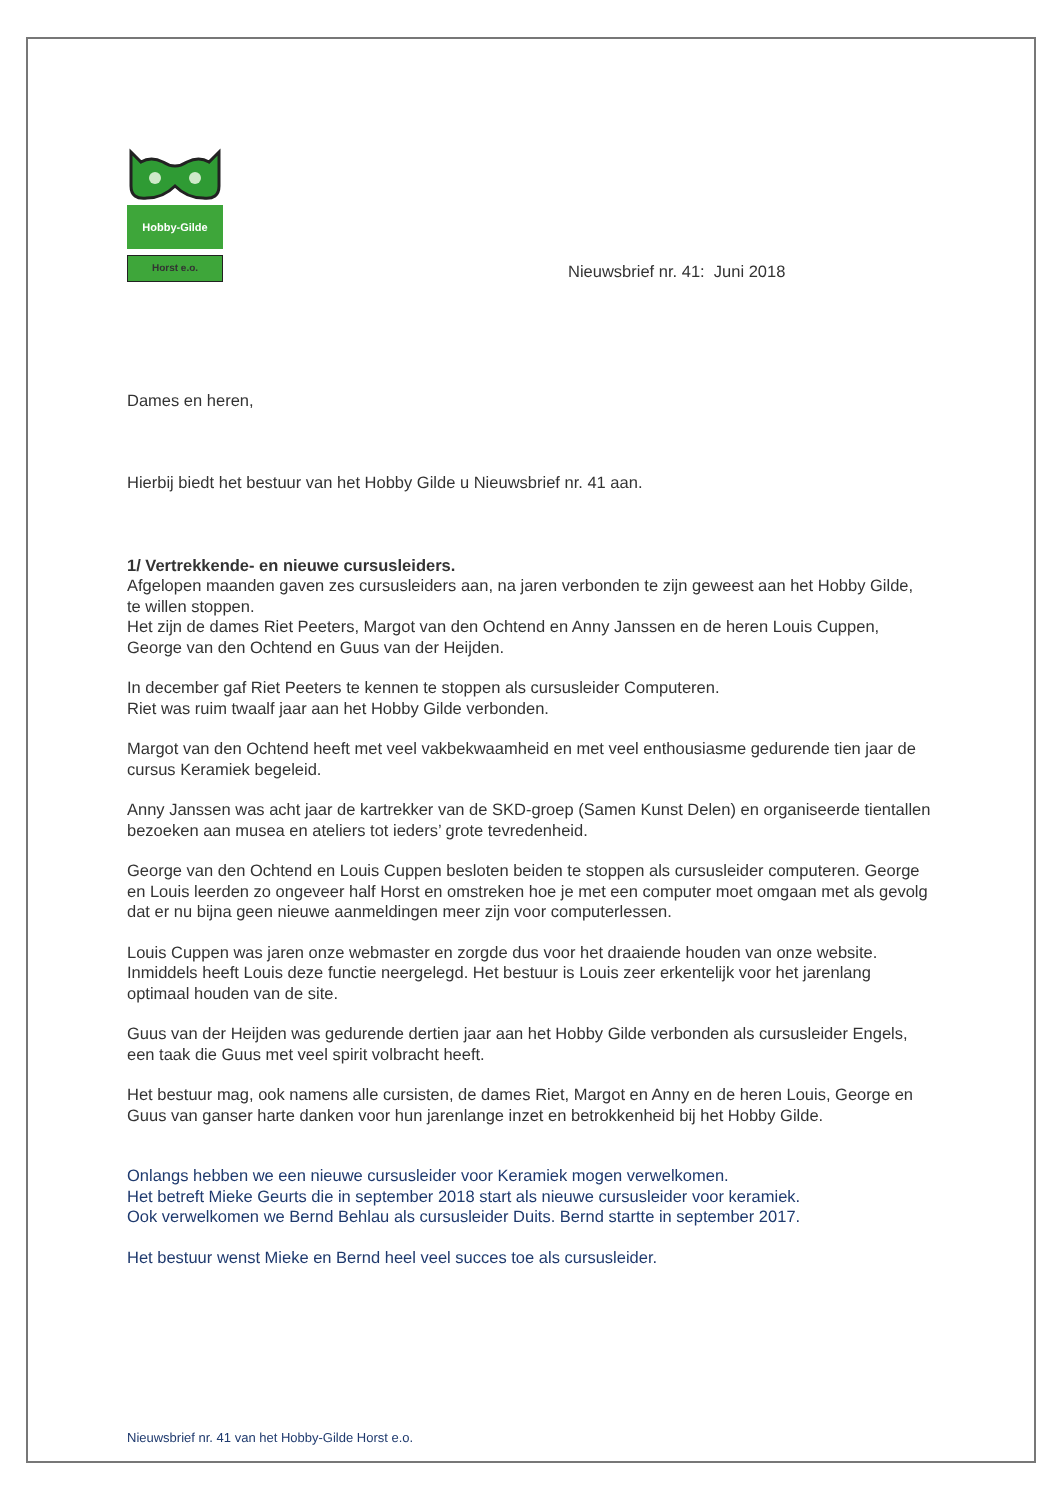Hobby-Gilde
Horst e.o.
Nieuwsbrief nr. 41: Juni 2018
Dames en heren,
Hierbij biedt het bestuur van het Hobby Gilde u Nieuwsbrief nr. 41 aan.
1/ Vertrekkende- en nieuwe cursusleiders.
Afgelopen maanden gaven zes cursusleiders aan, na jaren verbonden te zijn geweest aan het Hobby Gilde, te willen stoppen.
Het zijn de dames Riet Peeters, Margot van den Ochtend en Anny Janssen en de heren Louis Cuppen, George van den Ochtend en Guus van der Heijden.
In december gaf Riet Peeters te kennen te stoppen als cursusleider Computeren.
Riet was ruim twaalf jaar aan het Hobby Gilde verbonden.
Margot van den Ochtend heeft met veel vakbekwaamheid en met veel enthousiasme gedurende tien jaar de cursus Keramiek begeleid.
Anny Janssen was acht jaar de kartrekker van de SKD-groep (Samen Kunst Delen) en organiseerde tientallen bezoeken aan musea en ateliers tot ieders’ grote tevredenheid.
George van den Ochtend en Louis Cuppen besloten beiden te stoppen als cursusleider computeren. George en Louis leerden zo ongeveer half Horst en omstreken hoe je met een computer moet omgaan met als gevolg dat er nu bijna geen nieuwe aanmeldingen meer zijn voor computerlessen.
Louis Cuppen was jaren onze webmaster en zorgde dus voor het draaiende houden van onze website. Inmiddels heeft Louis deze functie neergelegd. Het bestuur is Louis zeer erkentelijk voor het jarenlang optimaal houden van de site.
Guus van der Heijden was gedurende dertien jaar aan het Hobby Gilde verbonden als cursusleider Engels, een taak die Guus met veel spirit volbracht heeft.
Het bestuur mag, ook namens alle cursisten, de dames Riet, Margot en Anny en de heren Louis, George en Guus van ganser harte danken voor hun jarenlange inzet en betrokkenheid bij het Hobby Gilde.
Onlangs hebben we een nieuwe cursusleider voor Keramiek mogen verwelkomen.
Het betreft Mieke Geurts die in september 2018 start als nieuwe cursusleider voor keramiek.
Ook verwelkomen we Bernd Behlau als cursusleider Duits. Bernd startte in september 2017.
Het bestuur wenst Mieke en Bernd heel veel succes toe als cursusleider.
Nieuwsbrief nr. 41 van het Hobby-Gilde Horst e.o.